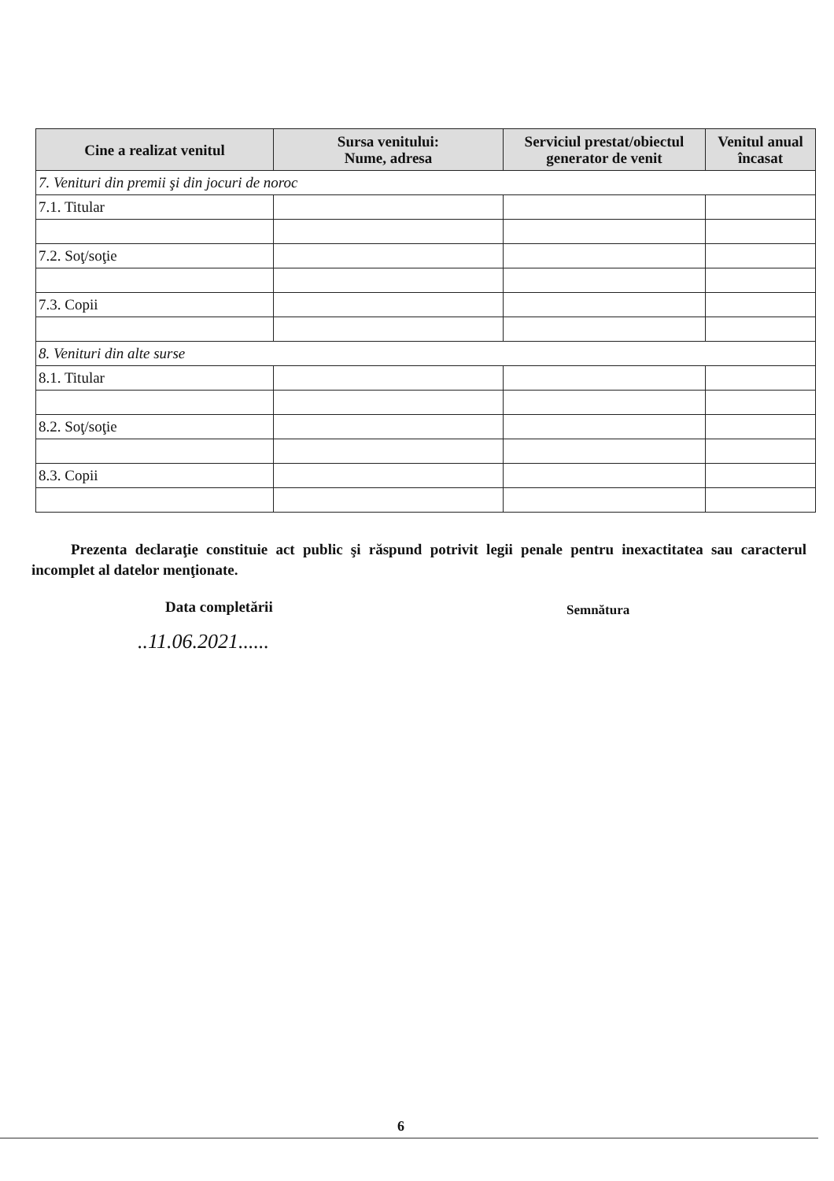| Cine a realizat venitul | Sursa venitului: Nume, adresa | Serviciul prestat/obiectul generator de venit | Venitul anual încasat |
| --- | --- | --- | --- |
| 7. Venituri din premii şi din jocuri de noroc | | | |
| 7.1. Titular | | | |
| 7.2. Soţ/soţie | | | |
| 7.3. Copii | | | |
| 8. Venituri din alte surse | | | |
| 8.1. Titular | | | |
| 8.2. Soţ/soţie | | | |
| 8.3. Copii | | | |
Prezenta declaraţie constituie act public şi răspund potrivit legii penale pentru inexactitatea sau caracterul incomplet al datelor menţionate.
Data completării Semnătura
..11.06.2021......
6